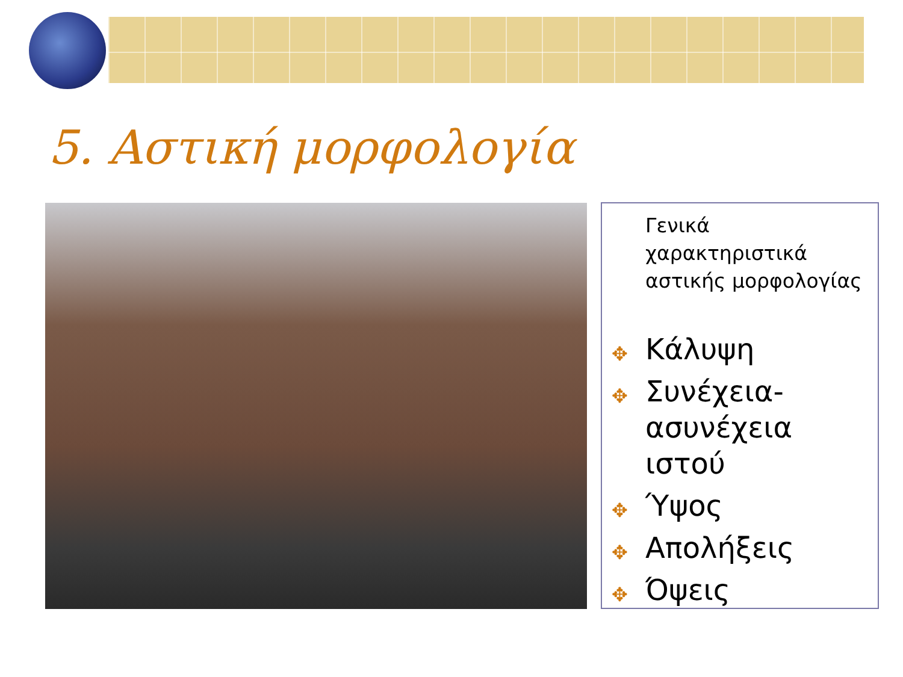5. Αστική μορφολογία
Γενικά χαρακτηριστικά αστικής μορφολογίας
✥ Κάλυψη
✥ Συνέχεια-ασυνέχεια ιστού
✥ Ύψος
✥ Απολήξεις
✥ Όψεις